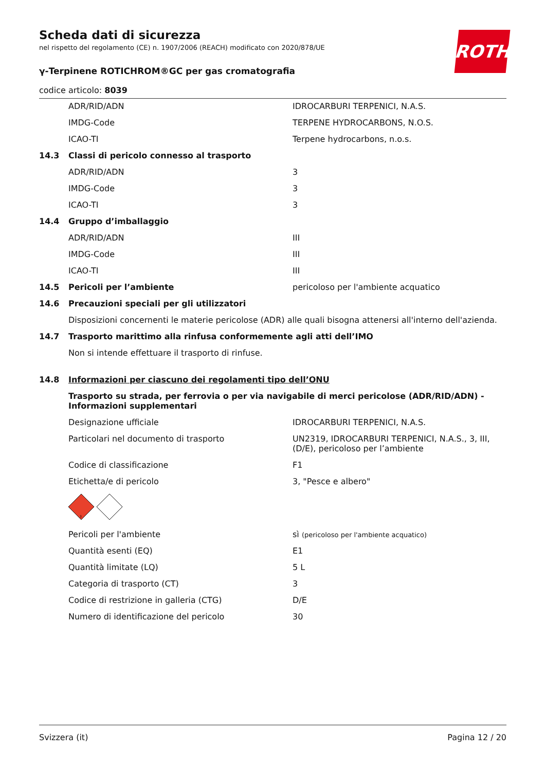ROTH
Scheda dati di sicurezza
nel rispetto del regolamento (CE) n. 1907/2006 (REACH) modificato con 2020/878/UE
γ-Terpinene ROTICHROM®GC per gas cromatografia
codice articolo: 8039
| | ADR/RID/ADN | IDROCARBURI TERPENICI, N.A.S. |
| | IMDG-Code | TERPENE HYDROCARBONS, N.O.S. |
| | ICAO-TI | Terpene hydrocarbons, n.o.s. |
| 14.3 | Classi di pericolo connesso al trasporto | |
| | ADR/RID/ADN | 3 |
| | IMDG-Code | 3 |
| | ICAO-TI | 3 |
| 14.4 | Gruppo d’imballaggio | |
| | ADR/RID/ADN | III |
| | IMDG-Code | III |
| | ICAO-TI | III |
| 14.5 | Pericoli per l’ambiente | pericoloso per l'ambiente acquatico |
| 14.6 | Precauzioni speciali per gli utilizzatori | |
| | Disposizioni concernenti le materie pericolose (ADR) alle quali bisogna attenersi all'interno dell'azienda. | |
| 14.7 | Trasporto marittimo alla rinfusa conformemente agli atti dell’IMO | |
| | Non si intende effettuare il trasporto di rinfuse. | |
| 14.8 | Informazioni per ciascuno dei regolamenti tipo dell’ONU | |
| | Trasporto su strada, per ferrovia o per via navigabile di merci pericolose (ADR/RID/ADN) - Informazioni supplementari | |
| | Designazione ufficiale | IDROCARBURI TERPENICI, N.A.S. |
| | Particolari nel documento di trasporto | UN2319, IDROCARBURI TERPENICI, N.A.S., 3, III, (D/E), pericoloso per l’ambiente |
| | Codice di classificazione | F1 |
| | Etichetta/e di pericolo | 3, "Pesce e albero" |
| | 3 | |
| | Pericoli per l'ambiente | sì (pericoloso per l'ambiente acquatico) |
| | Quantità esenti (EQ) | E1 |
| | Quantità limitate (LQ) | 5 L |
| | Categoria di trasporto (CT) | 3 |
| | Codice di restrizione in galleria (CTG) | D/E |
| | Numero di identificazione del pericolo | 30 |
Svizzera (it) Pagina 12 / 20